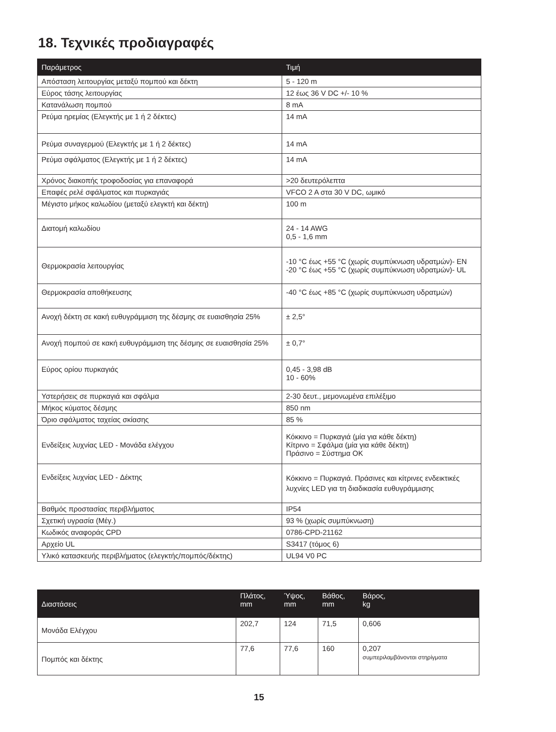18. Τεχνικές προδιαγραφές
| Παράμετρος | Τιμή |
| --- | --- |
| Απόσταση λειτουργίας μεταξύ πομπού και δέκτη | 5 - 120 m |
| Εύρος τάσης λειτουργίας | 12 έως 36 V DC +/- 10 % |
| Κατανάλωση πομπού | 8 mA |
| Ρεύμα ηρεμίας (Ελεγκτής με 1 ή 2 δέκτες) | 14 mA |
| Ρεύμα συναγερμού (Ελεγκτής με 1 ή 2 δέκτες) | 14 mA |
| Ρεύμα σφάλματος (Ελεγκτής με 1 ή 2 δέκτες) | 14 mA |
| Χρόνος διακοπής τροφοδοσίας για επαναφορά | >20 δευτερόλεπτα |
| Επαφές ρελέ σφάλματος και πυρκαγιάς | VFCO 2 A στα 30 V DC, ωμικό |
| Μέγιστο μήκος καλωδίου (μεταξύ ελεγκτή και δέκτη) | 100 m |
| Διατομή καλωδίου | 24 - 14 AWG 0,5 - 1,6 mm |
| Θερμοκρασία λειτουργίας | -10 °C έως +55 °C (χωρίς συμπύκνωση υδρατμών)- EN -20 °C έως +55 °C (χωρίς συμπύκνωση υδρατμών)- UL |
| Θερμοκρασία αποθήκευσης | -40 °C έως +85 °C (χωρίς συμπύκνωση υδρατμών) |
| Ανοχή δέκτη σε κακή ευθυγράμμιση της δέσμης σε ευαισθησία 25% | ± 2,5° |
| Ανοχή πομπού σε κακή ευθυγράμμιση της δέσμης σε ευαισθησία 25% | ± 0,7° |
| Εύρος ορίου πυρκαγιάς | 0,45 - 3,98 dB 10 - 60% |
| Υστερήσεις σε πυρκαγιά και σφάλμα | 2-30 δευτ., μεμονωμένα επιλέξιμο |
| Μήκος κύματος δέσμης | 850 nm |
| Όριο σφάλματος ταχείας σκίασης | 85 % |
| Ενδείξεις λυχνίας LED - Μονάδα ελέγχου | Κόκκινο = Πυρκαγιά (μία για κάθε δέκτη) Κίτρινο = Σφάλμα (μία για κάθε δέκτη) Πράσινο = Σύστημα OK |
| Ενδείξεις λυχνίας LED - Δέκτης | Κόκκινο = Πυρκαγιά. Πράσινες και κίτρινες ενδεικτικές λυχνίες LED για τη διαδικασία ευθυγράμμισης |
| Βαθμός προστασίας περιβλήματος | IP54 |
| Σχετική υγρασία (Μέγ.) | 93 % (χωρίς συμπύκνωση) |
| Κωδικός αναφοράς CPD | 0786-CPD-21162 |
| Αρχείο UL | S3417 (τόμος 6) |
| Υλικό κατασκευής περιβλήματος (ελεγκτής/πομπός/δέκτης) | UL94 V0 PC |
| Διαστάσεις | Πλάτος, mm | Ύψος, mm | Βάθος, mm | Βάρος, kg |
| --- | --- | --- | --- | --- |
| Μονάδα Ελέγχου | 202,7 | 124 | 71,5 | 0,606 |
| Πομπός και δέκτης | 77,6 | 77,6 | 160 | 0,207 συμπεριλαμβάνονται στηρίγματα |
15